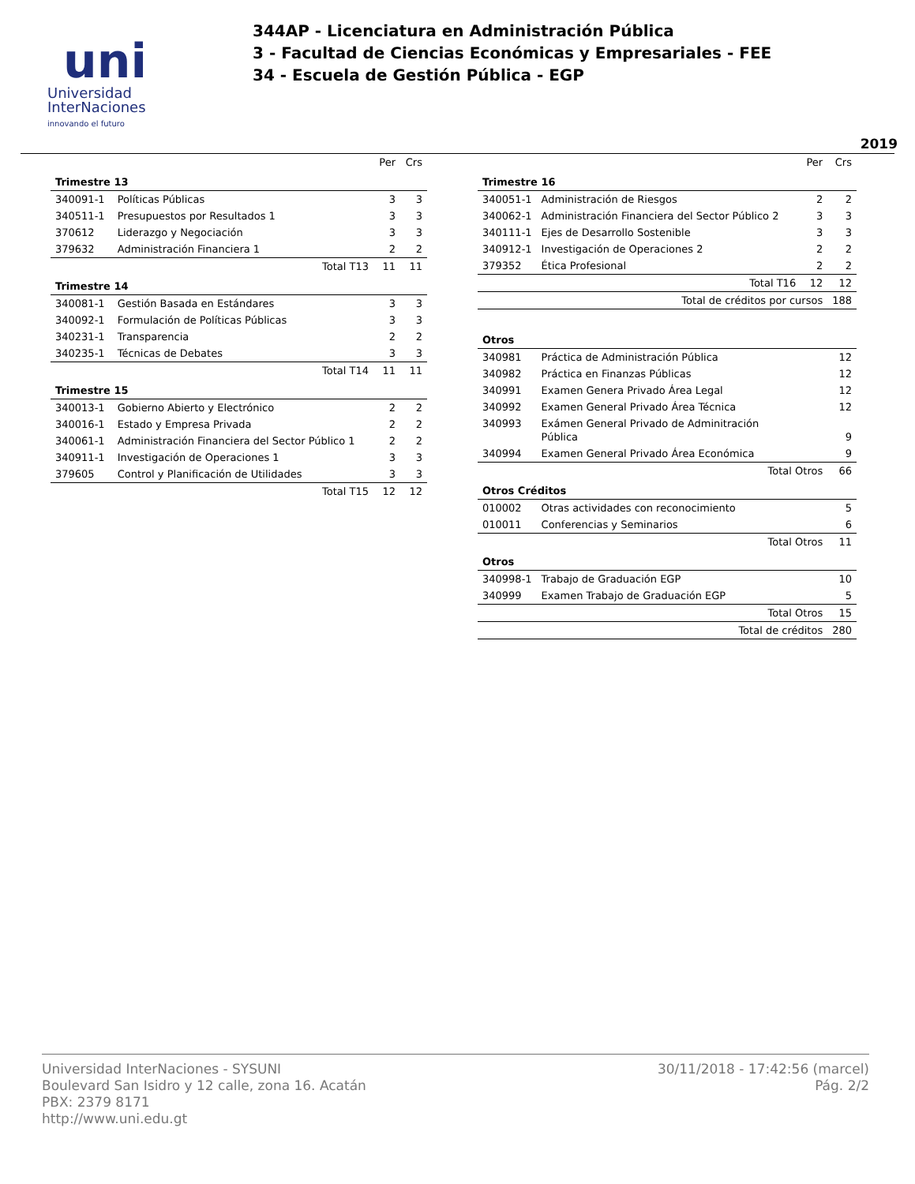uni
Universidad
InterNaciones
innovando el futuro
344AP - Licenciatura en Administración Pública
3 - Facultad de Ciencias Económicas y Empresariales - FEE
34 - Escuela de Gestión Pública - EGP
2019
| | | Per | Crs |
| --- | --- | --- | --- |
| Trimestre 13 | | | |
| 340091-1 | Políticas Públicas | 3 | 3 |
| 340511-1 | Presupuestos por Resultados 1 | 3 | 3 |
| 370612 | Liderazgo y Negociación | 3 | 3 |
| 379632 | Administración Financiera 1 | 2 | 2 |
| | Total T13 | 11 | 11 |
| Trimestre 14 | | | |
| 340081-1 | Gestión Basada en Estándares | 3 | 3 |
| 340092-1 | Formulación de Políticas Públicas | 3 | 3 |
| 340231-1 | Transparencia | 2 | 2 |
| 340235-1 | Técnicas de Debates | 3 | 3 |
| | Total T14 | 11 | 11 |
| Trimestre 15 | | | |
| 340013-1 | Gobierno Abierto y Electrónico | 2 | 2 |
| 340016-1 | Estado y Empresa Privada | 2 | 2 |
| 340061-1 | Administración Financiera del Sector Público 1 | 2 | 2 |
| 340911-1 | Investigación de Operaciones 1 | 3 | 3 |
| 379605 | Control y Planificación de Utilidades | 3 | 3 |
| | Total T15 | 12 | 12 |
| | | Per | Crs |
| --- | --- | --- | --- |
| Trimestre 16 | | | |
| 340051-1 | Administración de Riesgos | 2 | 2 |
| 340062-1 | Administración Financiera del Sector Público 2 | 3 | 3 |
| 340111-1 | Ejes de Desarrollo Sostenible | 3 | 3 |
| 340912-1 | Investigación de Operaciones 2 | 2 | 2 |
| 379352 | Ética Profesional | 2 | 2 |
| | Total T16 | 12 | 12 |
| Total de créditos por cursos | | | 188 |
| Otros | | | |
| 340981 | Práctica de Administración Pública | | 12 |
| 340982 | Práctica en Finanzas Públicas | | 12 |
| 340991 | Examen Genera Privado Área Legal | | 12 |
| 340992 | Examen General Privado Área Técnica | | 12 |
| 340993 | Exámen General Privado de Adminitración Pública | | 9 |
| 340994 | Examen General Privado Área Económica | | 9 |
| | Total Otros | | 66 |
| Otros Créditos | | | |
| 010002 | Otras actividades con reconocimiento | | 5 |
| 010011 | Conferencias y Seminarios | | 6 |
| | Total Otros | | 11 |
| Otros | | | |
| 340998-1 | Trabajo de Graduación EGP | | 10 |
| 340999 | Examen Trabajo de Graduación EGP | | 5 |
| | Total Otros | | 15 |
| Total de créditos | | | 280 |
Universidad InterNaciones - SYSUNI
Boulevard San Isidro y 12 calle, zona 16. Acatán
PBX: 2379 8171
http://www.uni.edu.gt
30/11/2018 - 17:42:56 (marcel)
Pág. 2/2